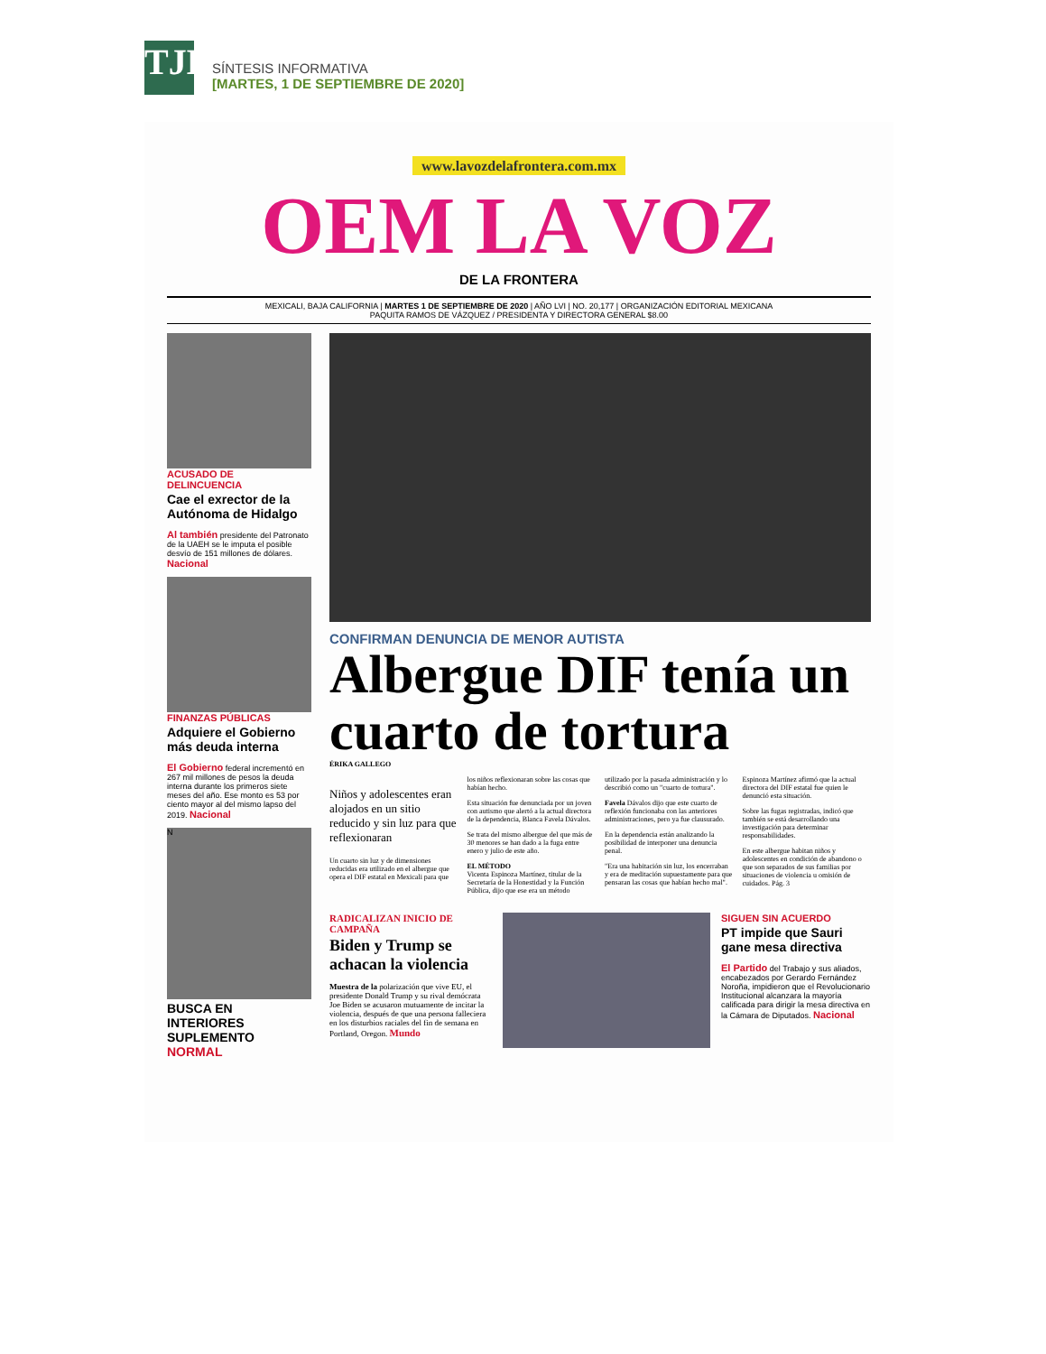TJE
SÍNTESIS INFORMATIVA
[MARTES, 1 DE SEPTIEMBRE DE 2020]
www.lavozdelafrontera.com.mx
OEM LA VOZ
DE LA FRONTERA
MEXICALI, BAJA CALIFORNIA | MARTES 1 DE SEPTIEMBRE DE 2020 | AÑO LVI | NO. 20,177 | ORGANIZACIÓN EDITORIAL MEXICANA
PAQUITA RAMOS DE VÁZQUEZ / PRESIDENTA Y DIRECTORA GENERAL $8.00
ACUSADO DE DELINCUENCIA
Cae el exrector de la Autónoma de Hidalgo
Al también presidente del Patronato de la UAEH se le imputa el posible desvío de 151 millones de dólares. Nacional
FINANZAS PÚBLICAS
Adquiere el Gobierno más deuda interna
El Gobierno federal incrementó en 267 mil millones de pesos la deuda interna durante los primeros siete meses del año. Ese monto es 53 por ciento mayor al del mismo lapso del 2019. Nacional
N
BUSCA EN INTERIORES SUPLEMENTO NORMAL
CONFIRMAN DENUNCIA DE MENOR AUTISTA
Albergue DIF tenía un cuarto de tortura
ÉRIKA GALLEGO
Niños y adolescentes eran alojados en un sitio reducido y sin luz para que reflexionaran
Un cuarto sin luz y de dimensiones reducidas era utilizado en el albergue que opera el DIF estatal en Mexicali para que los niños reflexionaran sobre las cosas que habían hecho.
Esta situación fue denunciada por un joven con autismo que alertó a la actual directora de la dependencia, Blanca Favela Dávalos.
Se trata del mismo albergue del que más de 30 menores se han dado a la fuga entre enero y julio de este año.
EL MÉTODO
Vicenta Espinoza Martínez, titular de la Secretaría de la Honestidad y la Función Pública, dijo que ese era un método utilizado por la pasada administración y lo describió como un "cuarto de tortura".
Favela Dávalos dijo que este cuarto de reflexión funcionaba con las anteriores administraciones, pero ya fue clausurado.
En la dependencia están analizando la posibilidad de interponer una denuncia penal.
"Era una habitación sin luz, los encerraban y era de meditación supuestamente para que pensaran las cosas que habían hecho mal".
Espinoza Martínez afirmó que la actual directora del DIF estatal fue quien le denunció esta situación.
Sobre las fugas registradas, indicó que también se está desarrollando una investigación para determinar responsabilidades.
En este albergue habitan niños y adolescentes en condición de abandono o que son separados de sus familias por situaciones de violencia u omisión de cuidados. Pág. 3
RADICALIZAN INICIO DE CAMPAÑA
Biden y Trump se achacan la violencia
Muestra de la polarización que vive EU, el presidente Donald Trump y su rival demócrata Joe Biden se acusaron mutuamente de incitar la violencia, después de que una persona falleciera en los disturbios raciales del fin de semana en Portland, Oregon. Mundo
SIGUEN SIN ACUERDO
PT impide que Sauri gane mesa directiva
El Partido del Trabajo y sus aliados, encabezados por Gerardo Fernández Noroña, impidieron que el Revolucionario Institucional alcanzara la mayoría calificada para dirigir la mesa directiva en la Cámara de Diputados. Nacional